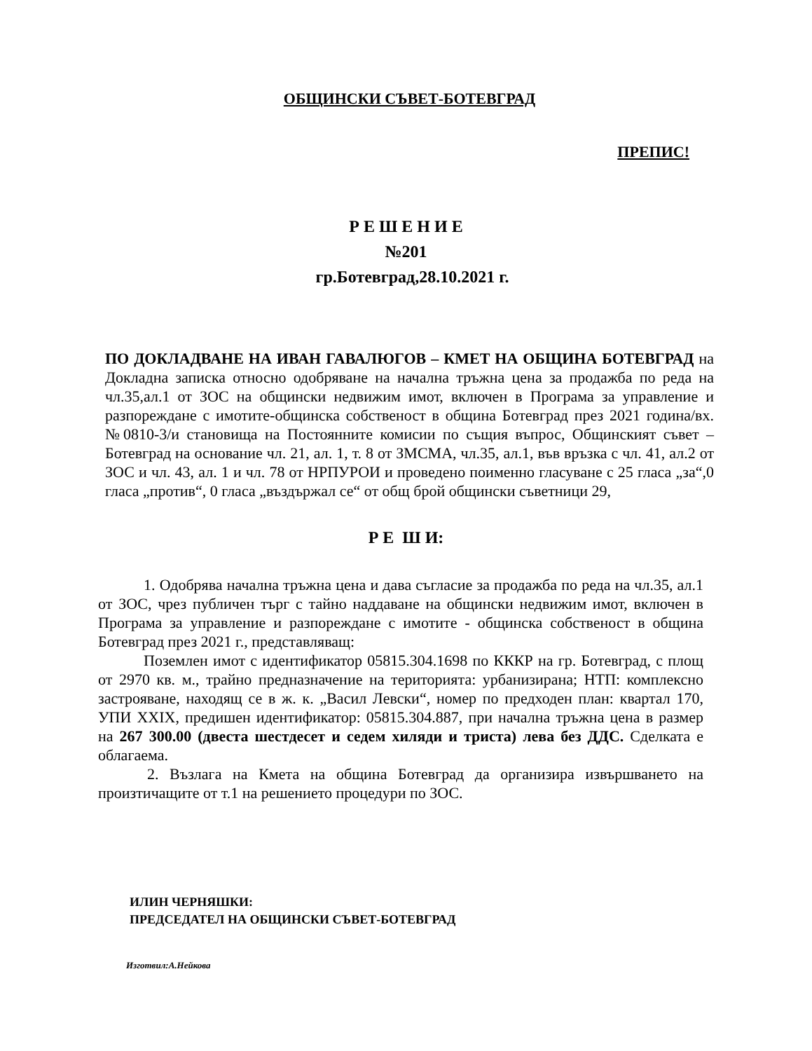ОБЩИНСКИ СЪВЕТ-БОТЕВГРАД
ПРЕПИС!
Р Е Ш Е Н И Е
№201
гр.Ботевград,28.10.2021 г.
ПО ДОКЛАДВАНЕ НА ИВАН ГАВАЛЮГОВ – КМЕТ НА ОБЩИНА БОТЕВГРАД на Докладна записка относно одобряване на начална тръжна цена за продажба по реда на чл.35,ал.1 от ЗОС на общински недвижим имот, включен в Програма за управление и разпореждане с имотите-общинска собственост в община Ботевград през 2021 година/вх.№0810-3/и становища на Постоянните комисии по същия въпрос, Общинският съвет –Ботевград на основание чл. 21, ал. 1, т. 8 от ЗМСМА, чл.35, ал.1, във връзка с чл. 41, ал.2 от ЗОС и чл. 43, ал. 1 и чл. 78 от НРПУРОИ и проведено поименно гласуване с 25 гласа „за“,0 гласа „против“, 0 гласа „въздържал се“ от общ брой общински съветници 29,
Р Е Ш И:
1. Одобрява начална тръжна цена и дава съгласие за продажба по реда на чл.35, ал.1 от ЗОС, чрез публичен търг с тайно наддаване на общински недвижим имот, включен в Програма за управление и разпореждане с имотите - общинска собственост в община Ботевград през 2021 г., представляващ:
Поземлен имот с идентификатор 05815.304.1698 по КККР на гр. Ботевград, с площ от 2970 кв. м., трайно предназначение на територията: урбанизирана; НТП: комплексно застрояване, находящ се в ж. к. „Васил Левски“, номер по предходен план: квартал 170, УПИ XXIX, предишен идентификатор: 05815.304.887, при начална тръжна цена в размер на 267 300.00 (двеста шестдесет и седем хиляди и триста) лева без ДДС. Сделката е облагаема.
2. Възлага на Кмета на община Ботевград да организира извършването на произтичащите от т.1 на решението процедури по ЗОС.
ИЛИН ЧЕРНЯШКИ:
ПРЕДСЕДАТЕЛ НА ОБЩИНСКИ СЪВЕТ-БОТЕВГРАД
Изготвил:А.Нейкова